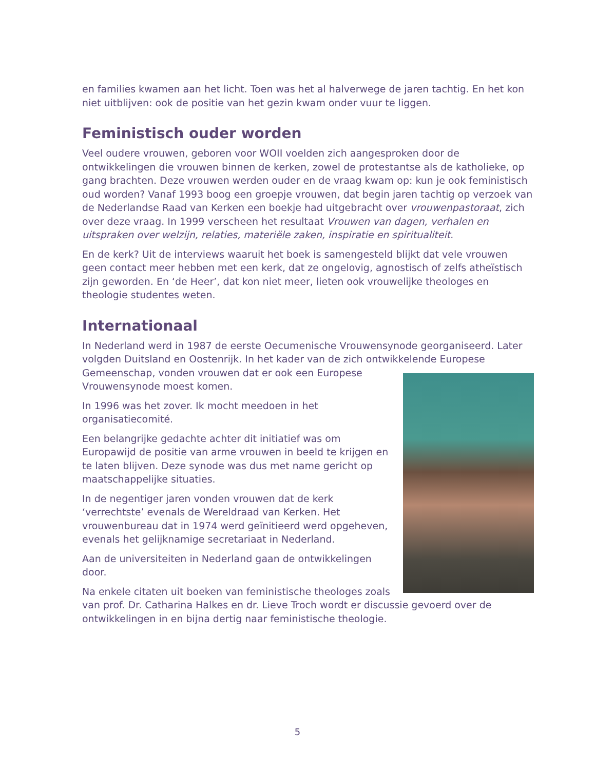en families kwamen aan het licht. Toen was het al halverwege de jaren tachtig. En het kon niet uitblijven: ook de positie van het gezin kwam onder vuur te liggen.
Feministisch ouder worden
Veel oudere vrouwen, geboren voor WOII voelden zich aangesproken door de ontwikkelingen die vrouwen binnen de kerken, zowel de protestantse als de katholieke, op gang brachten. Deze vrouwen werden ouder en de vraag kwam op: kun je ook feministisch oud worden? Vanaf 1993 boog een groepje vrouwen, dat begin jaren tachtig op verzoek van de Nederlandse Raad van Kerken een boekje had uitgebracht over vrouwenpastoraat, zich over deze vraag. In 1999 verscheen het resultaat Vrouwen van dagen, verhalen en uitspraken over welzijn, relaties, materiële zaken, inspiratie en spiritualiteit.
En de kerk? Uit de interviews waaruit het boek is samengesteld blijkt dat vele vrouwen geen contact meer hebben met een kerk, dat ze ongelovig, agnostisch of zelfs atheïstisch zijn geworden. En ‘de Heer’, dat kon niet meer, lieten ook vrouwelijke theologes en theologie studentes weten.
Internationaal
In Nederland werd in 1987 de eerste Oecumenische Vrouwensynode georganiseerd. Later volgden Duitsland en Oostenrijk. In het kader van de zich ontwikkelende Europese Gemeenschap, vonden vrouwen dat er ook een Europese Vrouwensynode moest komen.
In 1996 was het zover. Ik mocht meedoen in het organisatiecomité.
Een belangrijke gedachte achter dit initiatief was om Europawijd de positie van arme vrouwen in beeld te krijgen en te laten blijven. Deze synode was dus met name gericht op maatschappelijke situaties.
In de negentiger jaren vonden vrouwen dat de kerk ‘verrechtste’ evenals de Wereldraad van Kerken. Het vrouwenbureau dat in 1974 werd geïnitieerd werd opgeheven, evenals het gelijknamige secretariaat in Nederland.
Aan de universiteiten in Nederland gaan de ontwikkelingen door.
Na enkele citaten uit boeken van feministische theologes zoals van prof. Dr. Catharina Halkes en dr. Lieve Troch wordt er discussie gevoerd over de ontwikkelingen in en bijna dertig naar feministische theologie.
5